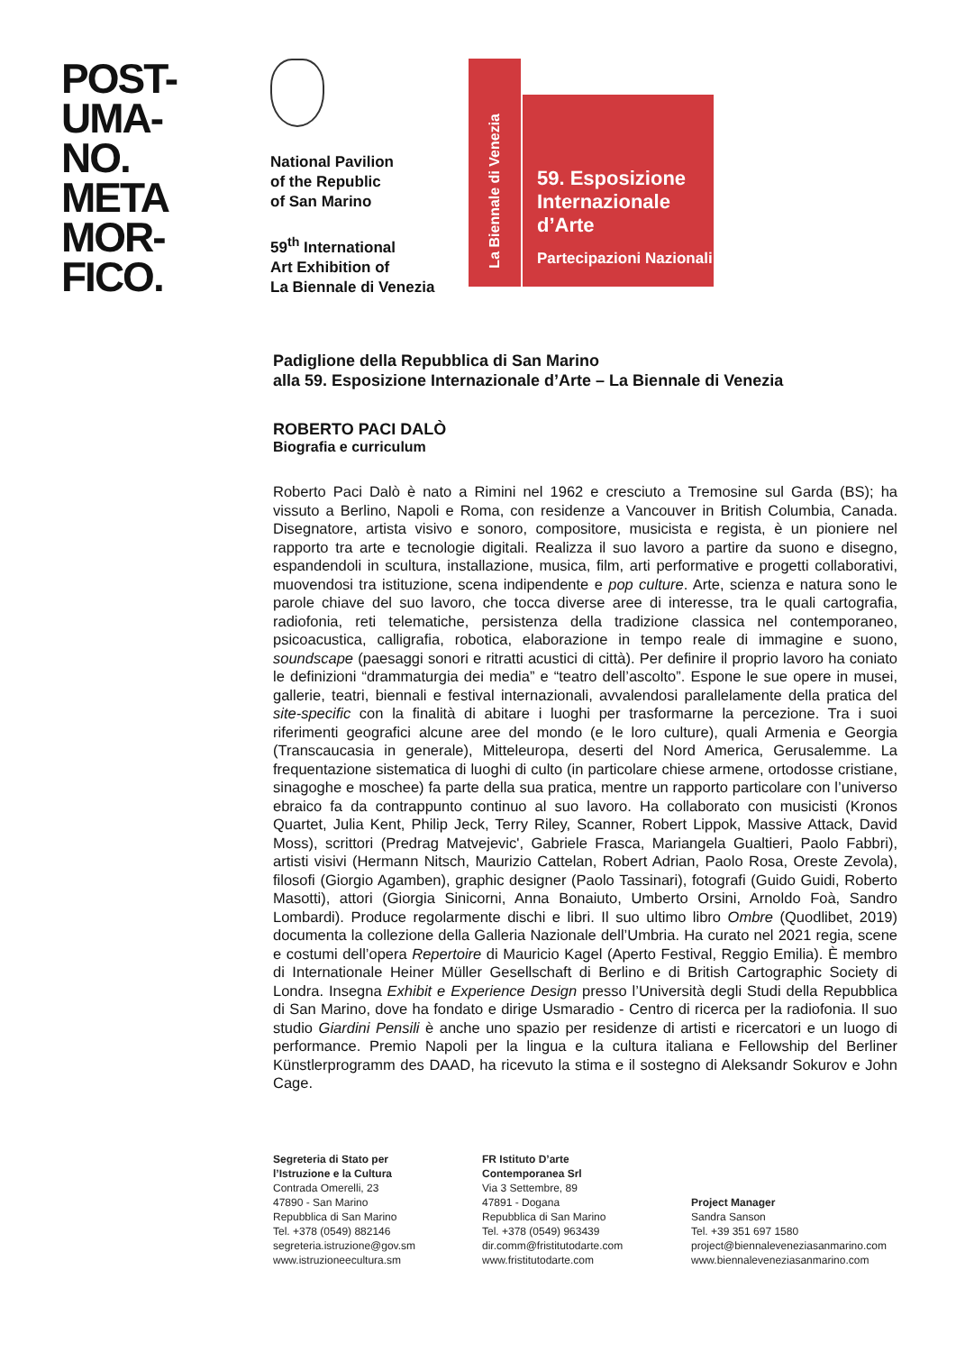POST-
UMA-
NO.
META
MOR-
FICO.
National Pavilion
of the Republic
of San Marino
59<sup>th</sup> International
Art Exhibition of
La Biennale di Venezia
La Biennale di Venezia
59. Esposizione
Internazionale
d’Arte
Partecipazioni Nazionali
Padiglione della Repubblica di San Marino
alla 59. Esposizione Internazionale d’Arte – La Biennale di Venezia
ROBERTO PACI DALÒ
Biografia e curriculum
Roberto Paci Dalò è nato a Rimini nel 1962 e cresciuto a Tremosine sul Garda (BS); ha vissuto a Berlino, Napoli e Roma, con residenze a Vancouver in British Columbia, Canada. Disegnatore, artista visivo e sonoro, compositore, musicista e regista, è un pioniere nel rapporto tra arte e tecnologie digitali. Realizza il suo lavoro a partire da suono e disegno, espandendoli in scultura, installazione, musica, film, arti performative e progetti collaborativi, muovendosi tra istituzione, scena indipendente e pop culture. Arte, scienza e natura sono le parole chiave del suo lavoro, che tocca diverse aree di interesse, tra le quali cartografia, radiofonia, reti telematiche, persistenza della tradizione classica nel contemporaneo, psicoacustica, calligrafia, robotica, elaborazione in tempo reale di immagine e suono, soundscape (paesaggi sonori e ritratti acustici di città). Per definire il proprio lavoro ha coniato le definizioni “drammaturgia dei media” e “teatro dell’ascolto”. Espone le sue opere in musei, gallerie, teatri, biennali e festival internazionali, avvalendosi parallelamente della pratica del site-specific con la finalità di abitare i luoghi per trasformarne la percezione. Tra i suoi riferimenti geografici alcune aree del mondo (e le loro culture), quali Armenia e Georgia (Transcaucasia in generale), Mitteleuropa, deserti del Nord America, Gerusalemme. La frequentazione sistematica di luoghi di culto (in particolare chiese armene, ortodosse cristiane, sinagoghe e moschee) fa parte della sua pratica, mentre un rapporto particolare con l’universo ebraico fa da contrappunto continuo al suo lavoro. Ha collaborato con musicisti (Kronos Quartet, Julia Kent, Philip Jeck, Terry Riley, Scanner, Robert Lippok, Massive Attack, David Moss), scrittori (Predrag Matvejevic', Gabriele Frasca, Mariangela Gualtieri, Paolo Fabbri), artisti visivi (Hermann Nitsch, Maurizio Cattelan, Robert Adrian, Paolo Rosa, Oreste Zevola), filosofi (Giorgio Agamben), graphic designer (Paolo Tassinari), fotografi (Guido Guidi, Roberto Masotti), attori (Giorgia Sinicorni, Anna Bonaiuto, Umberto Orsini, Arnoldo Foà, Sandro Lombardi). Produce regolarmente dischi e libri. Il suo ultimo libro Ombre (Quodlibet, 2019) documenta la collezione della Galleria Nazionale dell’Umbria. Ha curato nel 2021 regia, scene e costumi dell’opera Repertoire di Mauricio Kagel (Aperto Festival, Reggio Emilia). È membro di Internationale Heiner Müller Gesellschaft di Berlino e di British Cartographic Society di Londra. Insegna Exhibit e Experience Design presso l’Università degli Studi della Repubblica di San Marino, dove ha fondato e dirige Usmaradio - Centro di ricerca per la radiofonia. Il suo studio Giardini Pensili è anche uno spazio per residenze di artisti e ricercatori e un luogo di performance. Premio Napoli per la lingua e la cultura italiana e Fellowship del Berliner Künstlerprogramm des DAAD, ha ricevuto la stima e il sostegno di Aleksandr Sokurov e John Cage.
Segreteria di Stato per
l’Istruzione e la Cultura
Contrada Omerelli, 23
47890 - San Marino
Repubblica di San Marino
Tel. +378 (0549) 882146
segreteria.istruzione@gov.sm
www.istruzioneecultura.sm
FR Istituto D’arte
Contemporanea Srl
Via 3 Settembre, 89
47891 - Dogana
Repubblica di San Marino
Tel. +378 (0549) 963439
dir.comm@fristitutodarte.com
www.fristitutodarte.com
Project Manager
Sandra Sanson
Tel. +39 351 697 1580
project@biennaleveneziasanmarino.com
www.biennaleveneziasanmarino.com